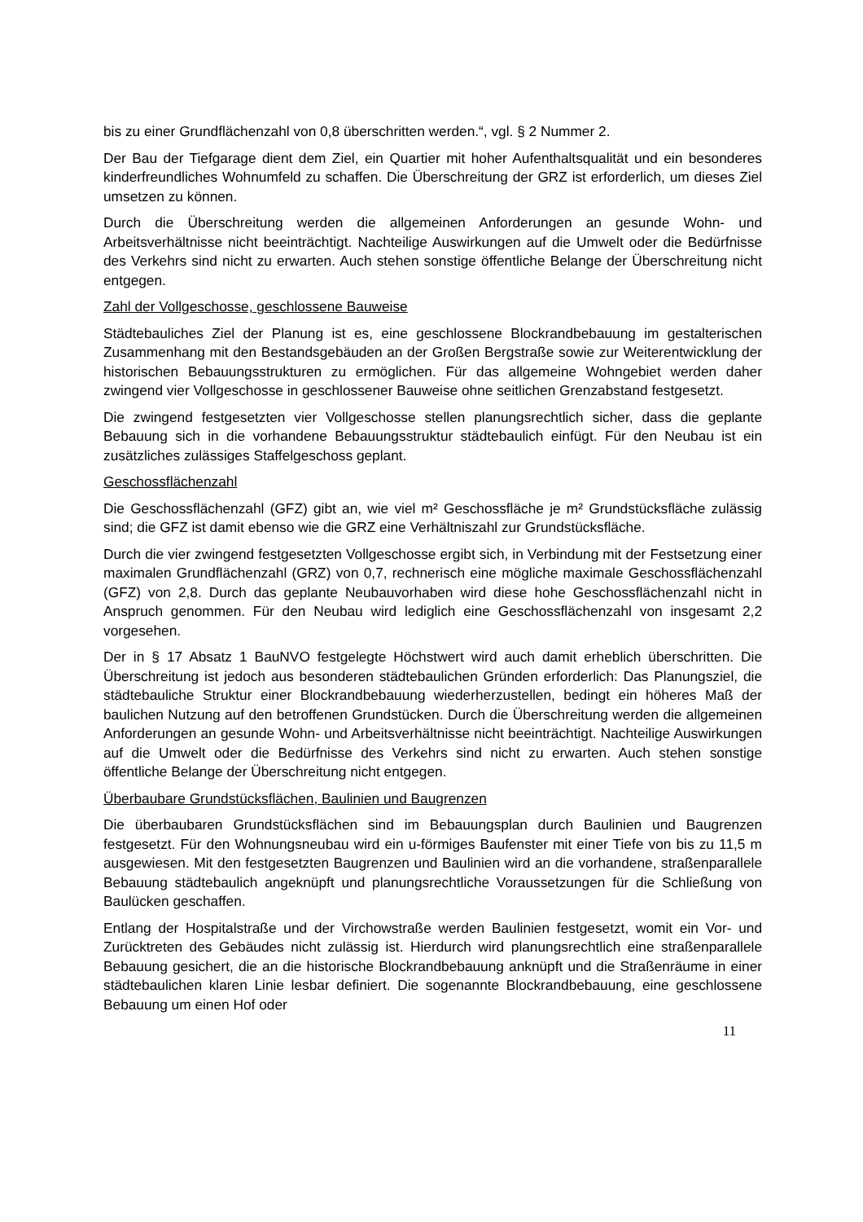bis zu einer Grundflächenzahl von 0,8 überschritten werden.“, vgl. § 2 Nummer 2.
Der Bau der Tiefgarage dient dem Ziel, ein Quartier mit hoher Aufenthaltsqualität und ein besonderes kinderfreundliches Wohnumfeld zu schaffen. Die Überschreitung der GRZ ist erforderlich, um dieses Ziel umsetzen zu können.
Durch die Überschreitung werden die allgemeinen Anforderungen an gesunde Wohn- und Arbeitsverhältnisse nicht beeinträchtigt. Nachteilige Auswirkungen auf die Umwelt oder die Bedürfnisse des Verkehrs sind nicht zu erwarten. Auch stehen sonstige öffentliche Belange der Überschreitung nicht entgegen.
Zahl der Vollgeschosse, geschlossene Bauweise
Städtebauliches Ziel der Planung ist es, eine geschlossene Blockrandbebauung im gestalterischen Zusammenhang mit den Bestandsgebäuden an der Großen Bergstraße sowie zur Weiterentwicklung der historischen Bebauungsstrukturen zu ermöglichen. Für das allgemeine Wohngebiet werden daher zwingend vier Vollgeschosse in geschlossener Bauweise ohne seitlichen Grenzabstand festgesetzt.
Die zwingend festgesetzten vier Vollgeschosse stellen planungsrechtlich sicher, dass die geplante Bebauung sich in die vorhandene Bebauungsstruktur städtebaulich einfügt. Für den Neubau ist ein zusätzliches zulässiges Staffelgeschoss geplant.
Geschossflächenzahl
Die Geschossflächenzahl (GFZ) gibt an, wie viel m² Geschossfläche je m² Grundstücksfläche zulässig sind; die GFZ ist damit ebenso wie die GRZ eine Verhältniszahl zur Grundstücksfläche.
Durch die vier zwingend festgesetzten Vollgeschosse ergibt sich, in Verbindung mit der Festsetzung einer maximalen Grundflächenzahl (GRZ) von 0,7, rechnerisch eine mögliche maximale Geschossflächenzahl (GFZ) von 2,8. Durch das geplante Neubauvorhaben wird diese hohe Geschossflächenzahl nicht in Anspruch genommen. Für den Neubau wird lediglich eine Geschossflächenzahl von insgesamt 2,2 vorgesehen.
Der in § 17 Absatz 1 BauNVO festgelegte Höchstwert wird auch damit erheblich überschritten. Die Überschreitung ist jedoch aus besonderen städtebaulichen Gründen erforderlich: Das Planungsziel, die städtebauliche Struktur einer Blockrandbebauung wiederherzustellen, bedingt ein höheres Maß der baulichen Nutzung auf den betroffenen Grundstücken. Durch die Überschreitung werden die allgemeinen Anforderungen an gesunde Wohn- und Arbeitsverhältnisse nicht beeinträchtigt. Nachteilige Auswirkungen auf die Umwelt oder die Bedürfnisse des Verkehrs sind nicht zu erwarten. Auch stehen sonstige öffentliche Belange der Überschreitung nicht entgegen.
Überbaubare Grundstücksflächen, Baulinien und Baugrenzen
Die überbaubaren Grundstücksflächen sind im Bebauungsplan durch Baulinien und Baugrenzen festgesetzt. Für den Wohnungsneubau wird ein u-förmiges Baufenster mit einer Tiefe von bis zu 11,5 m ausgewiesen. Mit den festgesetzten Baugrenzen und Baulinien wird an die vorhandene, straßenparallele Bebauung städtebaulich angeknüpft und planungsrechtliche Voraussetzungen für die Schließung von Baulücken geschaffen.
Entlang der Hospitalstraße und der Virchowstraße werden Baulinien festgesetzt, womit ein Vor- und Zurücktreten des Gebäudes nicht zulässig ist. Hierdurch wird planungsrechtlich eine straßenparallele Bebauung gesichert, die an die historische Blockrandbebauung anknüpft und die Straßenräume in einer städtebaulichen klaren Linie lesbar definiert. Die sogenannte Blockrandbebauung, eine geschlossene Bebauung um einen Hof oder
11